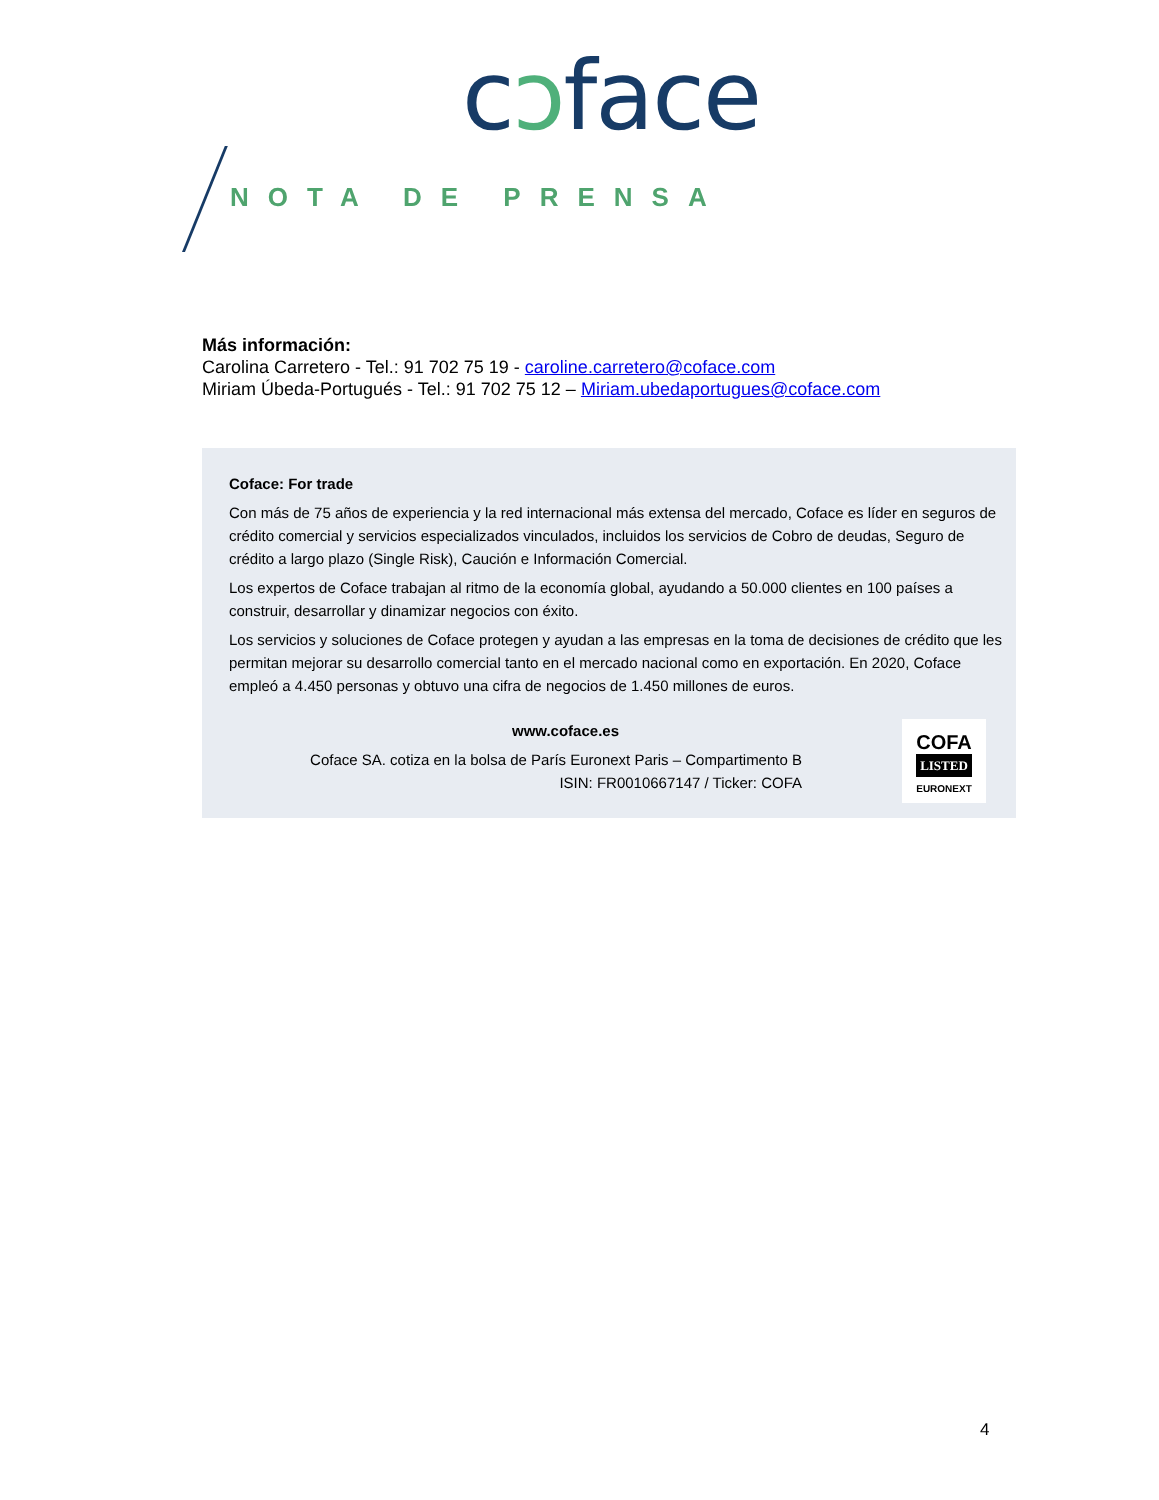cɔface
NOTA DE PRENSA
Más información:
Carolina Carretero - Tel.: 91 702 75 19 - caroline.carretero@coface.com
Miriam Úbeda-Portugués - Tel.: 91 702 75 12 – Miriam.ubedaportugues@coface.com
Coface: For trade
Con más de 75 años de experiencia y la red internacional más extensa del mercado, Coface es líder en seguros de crédito comercial y servicios especializados vinculados, incluidos los servicios de Cobro de deudas, Seguro de crédito a largo plazo (Single Risk), Caución e Información Comercial.
Los expertos de Coface trabajan al ritmo de la economía global, ayudando a 50.000 clientes en 100 países a construir, desarrollar y dinamizar negocios con éxito.
Los servicios y soluciones de Coface protegen y ayudan a las empresas en la toma de decisiones de crédito que les permitan mejorar su desarrollo comercial tanto en el mercado nacional como en exportación. En 2020, Coface empleó a 4.450 personas y obtuvo una cifra de negocios de 1.450 millones de euros.
www.coface.es
Coface SA. cotiza en la bolsa de París Euronext Paris – Compartimento B
ISIN: FR0010667147 / Ticker: COFA
COFA
LISTED
EURONEXT
4